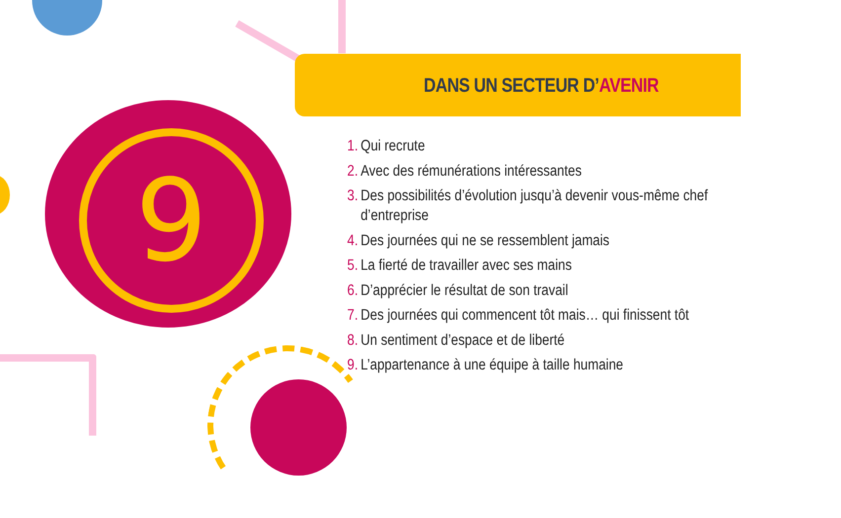9
DANS UN SECTEUR D’AVENIR
1. Qui recrute
2. Avec des rémunérations intéressantes
3. Des possibilités d’évolution jusqu’à devenir vous-même chef d’entreprise
4. Des journées qui ne se ressemblent jamais
5. La fierté de travailler avec ses mains
6. D’apprécier le résultat de son travail
7. Des journées qui commencent tôt mais… qui finissent tôt
8. Un sentiment d’espace et de liberté
9. L’appartenance à une équipe à taille humaine